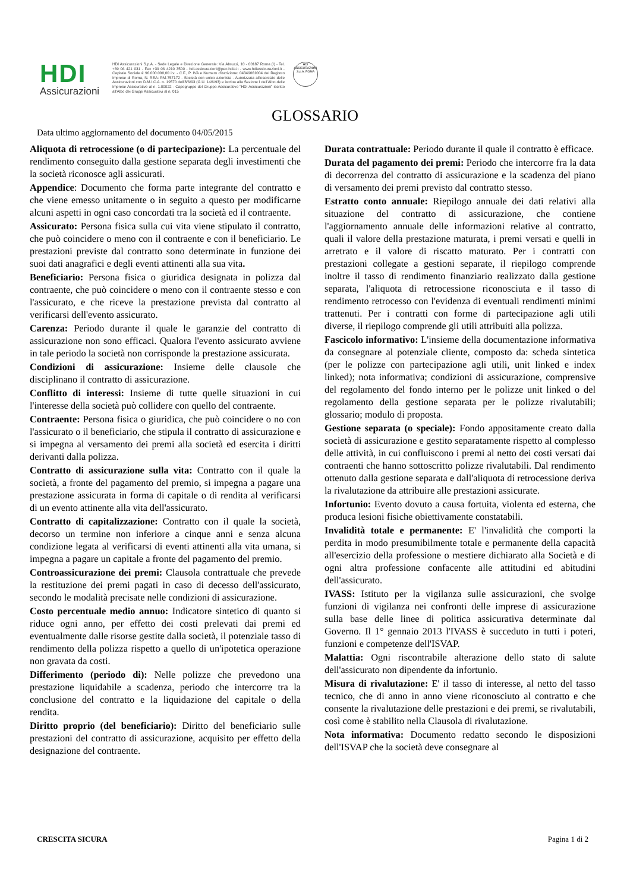HDI
Assicurazioni
HDI Assicurazioni S.p.A. - Sede Legale e Direzione Generale: Via Abruzzi, 10 - 00187 Roma (I) - Tel. +39 06 421 031 - Fax +39 06 4210 3500 - hdi.assicurazioni@pec.hdia.it - www.hdiassicurazioni.it - Capitale Sociale € 96.000.000,00 i.v. - C.F., P. IVA e Numero d'iscrizione: 04349061004 del Registro Imprese di Roma, N. REA: RM-757172 - Società con unico azionista - Autorizzata all'esercizio delle Assicurazioni con D.M.I.C.A. n. 19570 dell'8/6/93 (G.U. 14/6/93) e iscritta alla Sezione I dell'Albo delle Imprese Assicurative al n. 1.00022 - Capogruppo del Gruppo Assicurativo "HDI Assicurazioni" iscritto all'Albo dei Gruppi Assicurativi al n. 015
HDI ASSICURAZIONI S.p.A. ROMA
GLOSSARIO
Data ultimo aggiornamento del documento 04/05/2015
Aliquota di retrocessione (o di partecipazione): La percentuale del rendimento conseguito dalla gestione separata degli investimenti che la società riconosce agli assicurati.
Appendice: Documento che forma parte integrante del contratto e che viene emesso unitamente o in seguito a questo per modificarne alcuni aspetti in ogni caso concordati tra la società ed il contraente.
Assicurato: Persona fisica sulla cui vita viene stipulato il contratto, che può coincidere o meno con il contraente e con il beneficiario. Le prestazioni previste dal contratto sono determinate in funzione dei suoi dati anagrafici e degli eventi attinenti alla sua vita.
Beneficiario: Persona fisica o giuridica designata in polizza dal contraente, che può coincidere o meno con il contraente stesso e con l'assicurato, e che riceve la prestazione prevista dal contratto al verificarsi dell'evento assicurato.
Carenza: Periodo durante il quale le garanzie del contratto di assicurazione non sono efficaci. Qualora l'evento assicurato avviene in tale periodo la società non corrisponde la prestazione assicurata.
Condizioni di assicurazione: Insieme delle clausole che disciplinano il contratto di assicurazione.
Conflitto di interessi: Insieme di tutte quelle situazioni in cui l'interesse della società può collidere con quello del contraente.
Contraente: Persona fisica o giuridica, che può coincidere o no con l'assicurato o il beneficiario, che stipula il contratto di assicurazione e si impegna al versamento dei premi alla società ed esercita i diritti derivanti dalla polizza.
Contratto di assicurazione sulla vita: Contratto con il quale la società, a fronte del pagamento del premio, si impegna a pagare una prestazione assicurata in forma di capitale o di rendita al verificarsi di un evento attinente alla vita dell'assicurato.
Contratto di capitalizzazione: Contratto con il quale la società, decorso un termine non inferiore a cinque anni e senza alcuna condizione legata al verificarsi di eventi attinenti alla vita umana, si impegna a pagare un capitale a fronte del pagamento del premio.
Controassicurazione dei premi: Clausola contrattuale che prevede la restituzione dei premi pagati in caso di decesso dell'assicurato, secondo le modalità precisate nelle condizioni di assicurazione.
Costo percentuale medio annuo: Indicatore sintetico di quanto si riduce ogni anno, per effetto dei costi prelevati dai premi ed eventualmente dalle risorse gestite dalla società, il potenziale tasso di rendimento della polizza rispetto a quello di un'ipotetica operazione non gravata da costi.
Differimento (periodo di): Nelle polizze che prevedono una prestazione liquidabile a scadenza, periodo che intercorre tra la conclusione del contratto e la liquidazione del capitale o della rendita.
Diritto proprio (del beneficiario): Diritto del beneficiario sulle prestazioni del contratto di assicurazione, acquisito per effetto della designazione del contraente.
Durata contrattuale: Periodo durante il quale il contratto è efficace.
Durata del pagamento dei premi: Periodo che intercorre fra la data di decorrenza del contratto di assicurazione e la scadenza del piano di versamento dei premi previsto dal contratto stesso.
Estratto conto annuale: Riepilogo annuale dei dati relativi alla situazione del contratto di assicurazione, che contiene l'aggiornamento annuale delle informazioni relative al contratto, quali il valore della prestazione maturata, i premi versati e quelli in arretrato e il valore di riscatto maturato. Per i contratti con prestazioni collegate a gestioni separate, il riepilogo comprende inoltre il tasso di rendimento finanziario realizzato dalla gestione separata, l'aliquota di retrocessione riconosciuta e il tasso di rendimento retrocesso con l'evidenza di eventuali rendimenti minimi trattenuti. Per i contratti con forme di partecipazione agli utili diverse, il riepilogo comprende gli utili attribuiti alla polizza.
Fascicolo informativo: L'insieme della documentazione informativa da consegnare al potenziale cliente, composto da: scheda sintetica (per le polizze con partecipazione agli utili, unit linked e index linked); nota informativa; condizioni di assicurazione, comprensive del regolamento del fondo interno per le polizze unit linked o del regolamento della gestione separata per le polizze rivalutabili; glossario; modulo di proposta.
Gestione separata (o speciale): Fondo appositamente creato dalla società di assicurazione e gestito separatamente rispetto al complesso delle attività, in cui confluiscono i premi al netto dei costi versati dai contraenti che hanno sottoscritto polizze rivalutabili. Dal rendimento ottenuto dalla gestione separata e dall'aliquota di retrocessione deriva la rivalutazione da attribuire alle prestazioni assicurate.
Infortunio: Evento dovuto a causa fortuita, violenta ed esterna, che produca lesioni fisiche obiettivamente constatabili.
Invalidità totale e permanente: E' l'invalidità che comporti la perdita in modo presumibilmente totale e permanente della capacità all'esercizio della professione o mestiere dichiarato alla Società e di ogni altra professione confacente alle attitudini ed abitudini dell'assicurato.
IVASS: Istituto per la vigilanza sulle assicurazioni, che svolge funzioni di vigilanza nei confronti delle imprese di assicurazione sulla base delle linee di politica assicurativa determinate dal Governo. Il 1° gennaio 2013 l'IVASS è succeduto in tutti i poteri, funzioni e competenze dell'ISVAP.
Malattia: Ogni riscontrabile alterazione dello stato di salute dell'assicurato non dipendente da infortunio.
Misura di rivalutazione: E' il tasso di interesse, al netto del tasso tecnico, che di anno in anno viene riconosciuto al contratto e che consente la rivalutazione delle prestazioni e dei premi, se rivalutabili, così come è stabilito nella Clausola di rivalutazione.
Nota informativa: Documento redatto secondo le disposizioni dell'ISVAP che la società deve consegnare al
CRESCITA SICURA Pagina 1 di 2